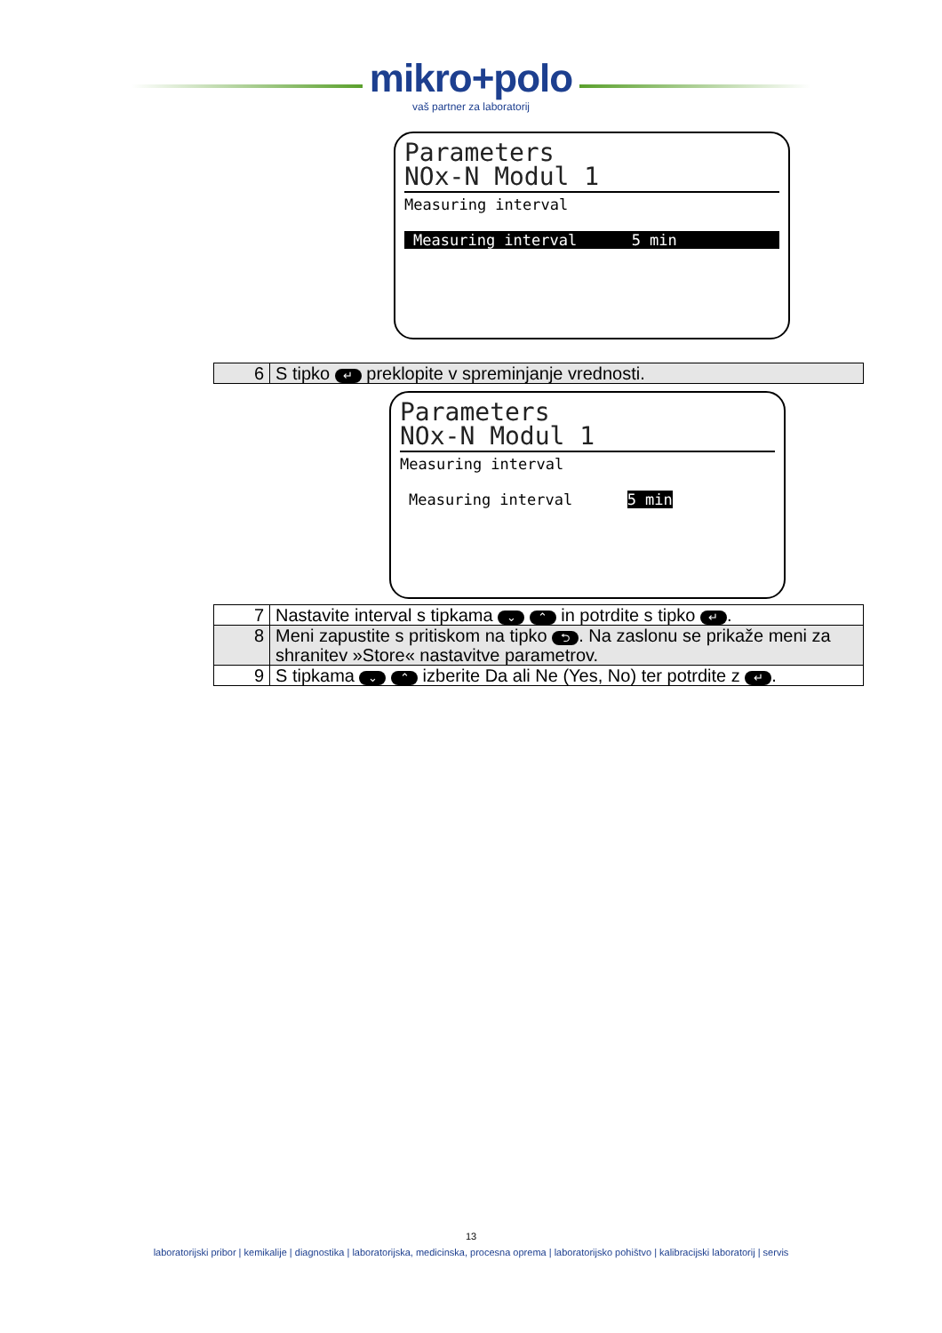mikro+polo
vaš partner za laboratorij
Parameters
NOx-N Modul 1
Measuring interval
Measuring interval 5 min
| 6 | S tipko ↵ preklopite v spreminjanje vrednosti. |
Parameters
NOx-N Modul 1
Measuring interval
Measuring interval 5 min
| 7 | Nastavite interval s tipkama ⌄ ⌃ in potrdite s tipko ↵ . |
| 8 | Meni zapustite s pritiskom na tipko ⮌ . Na zaslonu se prikaže meni za shranitev »Store« nastavitve parametrov. |
| 9 | S tipkama ⌄ ⌃ izberite Da ali Ne (Yes, No) ter potrdite z ↵ . |
13
laboratorijski pribor | kemikalije | diagnostika | laboratorijska, medicinska, procesna oprema | laboratorijsko pohištvo | kalibracijski laboratorij | servis